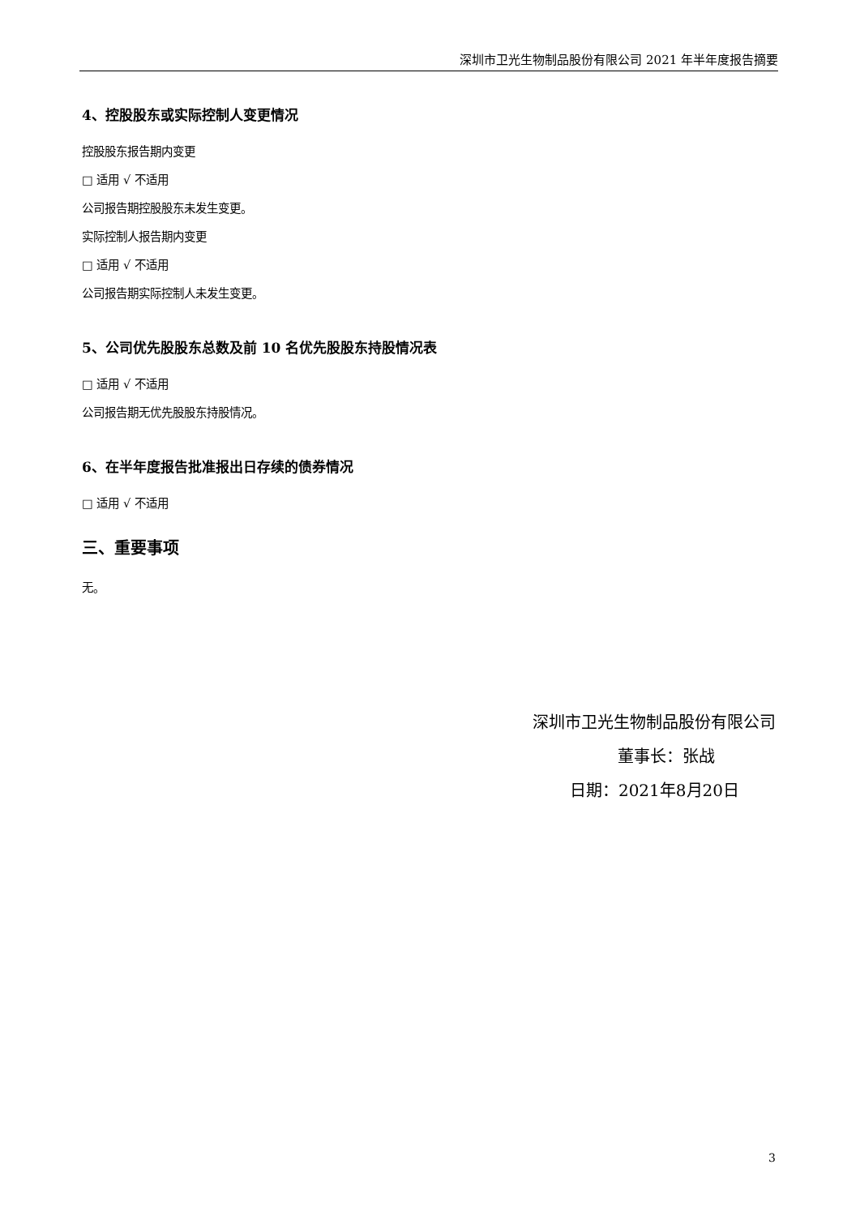深圳市卫光生物制品股份有限公司 2021 年半年度报告摘要
4、控股股东或实际控制人变更情况
控股股东报告期内变更
□ 适用 √ 不适用
公司报告期控股股东未发生变更。
实际控制人报告期内变更
□ 适用 √ 不适用
公司报告期实际控制人未发生变更。
5、公司优先股股东总数及前 10 名优先股股东持股情况表
□ 适用 √ 不适用
公司报告期无优先股股东持股情况。
6、在半年度报告批准报出日存续的债券情况
□ 适用 √ 不适用
三、重要事项
无。
深圳市卫光生物制品股份有限公司
董事长：张战
日期：2021年8月20日
3